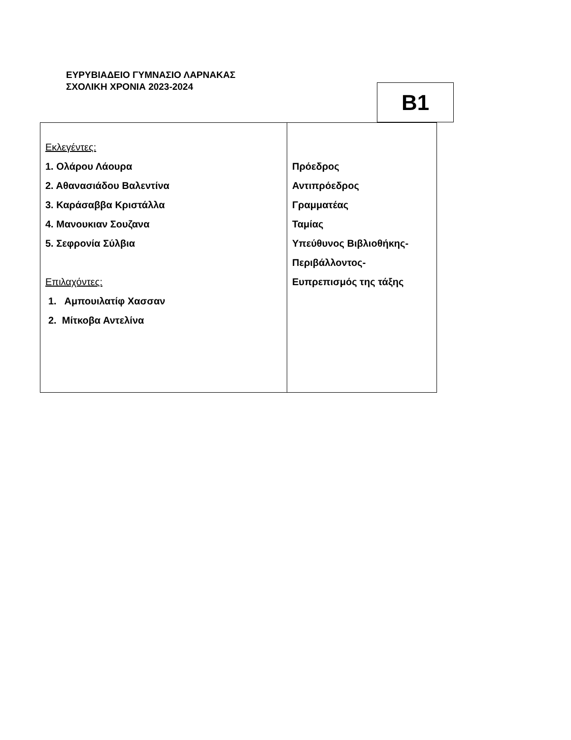ΕΥΡΥΒΙΑΔΕΙΟ ΓΥΜΝΑΣΙΟ ΛΑΡΝΑΚΑΣ
ΣΧΟΛΙΚΗ ΧΡΟΝΙΑ 2023-2024
B1
| Εκλεγέντες: 1. Ολάρου Λάουρα 2. Αθανασιάδου Βαλεντίνα 3. Καράσαββα Κριστάλλα 4. Μανουκιαν Σουζανα 5. Σεφρονία Σύλβια Επιλαχόντες: 1. Αμπουιλατίφ Χασσαν 2. Μίτκοβα Αντελίνα | Πρόεδρος Αντιπρόεδρος Γραμματέας Ταμίας Υπεύθυνος Βιβλιοθήκης- Περιβάλλοντος- Ευπρεπισμός της τάξης |